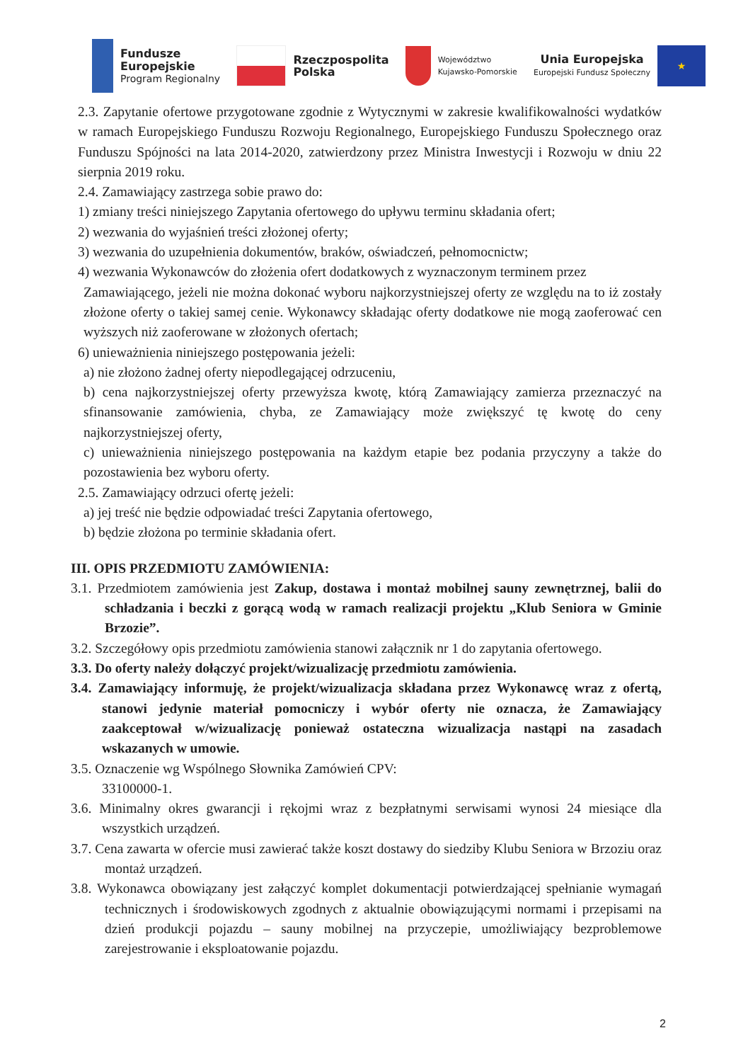Fundusze
Europejskie
Program Regionalny
Rzeczpospolita
Polska
Województwo
Kujawsko-Pomorskie
Unia Europejska
Europejski Fundusz Społeczny
★
2.3. Zapytanie ofertowe przygotowane zgodnie z Wytycznymi w zakresie kwalifikowalności wydatków w ramach Europejskiego Funduszu Rozwoju Regionalnego, Europejskiego Funduszu Społecznego oraz Funduszu Spójności na lata 2014-2020, zatwierdzony przez Ministra Inwestycji i Rozwoju w dniu 22 sierpnia 2019 roku.
2.4. Zamawiający zastrzega sobie prawo do:
1) zmiany treści niniejszego Zapytania ofertowego do upływu terminu składania ofert;
2) wezwania do wyjaśnień treści złożonej oferty;
3) wezwania do uzupełnienia dokumentów, braków, oświadczeń, pełnomocnictw;
4) wezwania Wykonawców do złożenia ofert dodatkowych z wyznaczonym terminem przez
Zamawiającego, jeżeli nie można dokonać wyboru najkorzystniejszej oferty ze względu na to iż zostały złożone oferty o takiej samej cenie. Wykonawcy składając oferty dodatkowe nie mogą zaoferować cen wyższych niż zaoferowane w złożonych ofertach;
6) unieważnienia niniejszego postępowania jeżeli:
a) nie złożono żadnej oferty niepodlegającej odrzuceniu,
b) cena najkorzystniejszej oferty przewyższa kwotę, którą Zamawiający zamierza przeznaczyć na sfinansowanie zamówienia, chyba, ze Zamawiający może zwiększyć tę kwotę do ceny najkorzystniejszej oferty,
c) unieważnienia niniejszego postępowania na każdym etapie bez podania przyczyny a także do pozostawienia bez wyboru oferty.
2.5. Zamawiający odrzuci ofertę jeżeli:
a) jej treść nie będzie odpowiadać treści Zapytania ofertowego,
b) będzie złożona po terminie składania ofert.
III. OPIS PRZEDMIOTU ZAMÓWIENIA:
3.1. Przedmiotem zamówienia jest Zakup, dostawa i montaż mobilnej sauny zewnętrznej, balii do schładzania i beczki z gorącą wodą w ramach realizacji projektu „Klub Seniora w Gminie Brzozie”.
3.2. Szczegółowy opis przedmiotu zamówienia stanowi załącznik nr 1 do zapytania ofertowego.
3.3. Do oferty należy dołączyć projekt/wizualizację przedmiotu zamówienia.
3.4. Zamawiający informuję, że projekt/wizualizacja składana przez Wykonawcę wraz z ofertą, stanowi jedynie materiał pomocniczy i wybór oferty nie oznacza, że Zamawiający zaakceptował w/wizualizację ponieważ ostateczna wizualizacja nastąpi na zasadach wskazanych w umowie.
3.5. Oznaczenie wg Wspólnego Słownika Zamówień CPV:
33100000-1.
3.6. Minimalny okres gwarancji i rękojmi wraz z bezpłatnymi serwisami wynosi 24 miesiące dla wszystkich urządzeń.
3.7. Cena zawarta w ofercie musi zawierać także koszt dostawy do siedziby Klubu Seniora w Brzoziu oraz montaż urządzeń.
3.8. Wykonawca obowiązany jest załączyć komplet dokumentacji potwierdzającej spełnianie wymagań technicznych i środowiskowych zgodnych z aktualnie obowiązującymi normami i przepisami na dzień produkcji pojazdu – sauny mobilnej na przyczepie, umożliwiający bezproblemowe zarejestrowanie i eksploatowanie pojazdu.
2